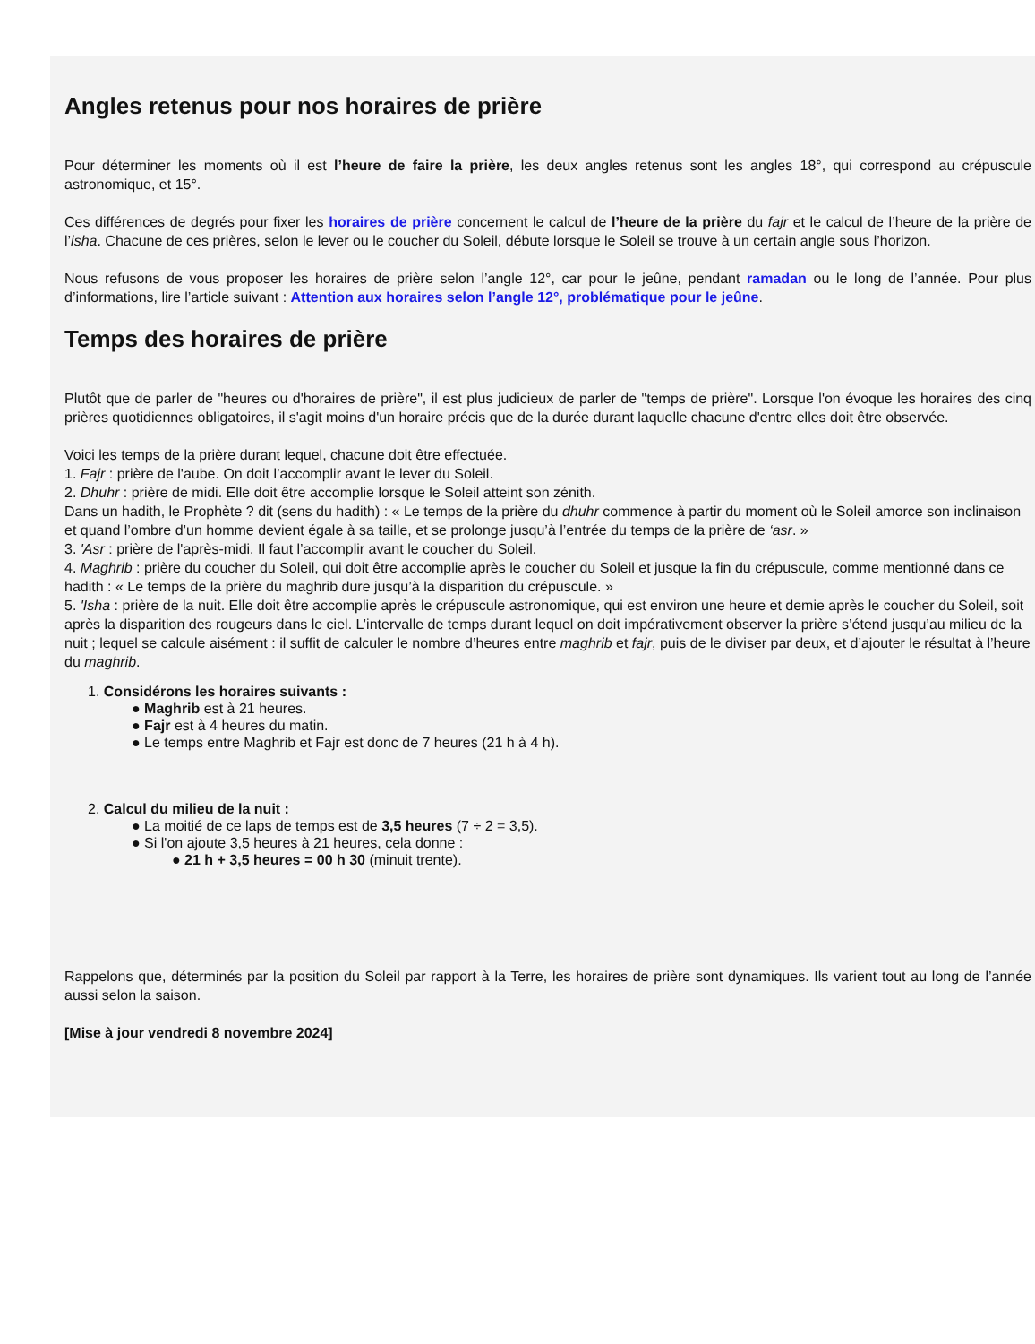Angles retenus pour nos horaires de prière
Pour déterminer les moments où il est l’heure de faire la prière, les deux angles retenus sont les angles 18°, qui correspond au crépuscule astronomique, et 15°.
Ces différences de degrés pour fixer les horaires de prière concernent le calcul de l’heure de la prière du fajr et le calcul de l’heure de la prière de l’isha. Chacune de ces prières, selon le lever ou le coucher du Soleil, débute lorsque le Soleil se trouve à un certain angle sous l’horizon.
Nous refusons de vous proposer les horaires de prière selon l’angle 12°, car pour le jeûne, pendant ramadan ou le long de l’année. Pour plus d’informations, lire l’article suivant : Attention aux horaires selon l’angle 12°, problématique pour le jeûne.
Temps des horaires de prière
Plutôt que de parler de "heures ou d'horaires de prière", il est plus judicieux de parler de "temps de prière". Lorsque l'on évoque les horaires des cinq prières quotidiennes obligatoires, il s'agit moins d'un horaire précis que de la durée durant laquelle chacune d'entre elles doit être observée.
Voici les temps de la prière durant lequel, chacune doit être effectuée.
1. Fajr : prière de l'aube. On doit l’accomplir avant le lever du Soleil.
2. Dhuhr : prière de midi. Elle doit être accomplie lorsque le Soleil atteint son zénith.
Dans un hadith, le Prophète ? dit (sens du hadith) : « Le temps de la prière du dhuhr commence à partir du moment où le Soleil amorce son inclinaison et quand l’ombre d’un homme devient égale à sa taille, et se prolonge jusqu’à l’entrée du temps de la prière de ‘asr. »
3. 'Asr : prière de l'après-midi. Il faut l’accomplir avant le coucher du Soleil.
4. Maghrib : prière du coucher du Soleil, qui doit être accomplie après le coucher du Soleil et jusque la fin du crépuscule, comme mentionné dans ce hadith : « Le temps de la prière du maghrib dure jusqu’à la disparition du crépuscule. »
5. 'Isha : prière de la nuit. Elle doit être accomplie après le crépuscule astronomique, qui est environ une heure et demie après le coucher du Soleil, soit après la disparition des rougeurs dans le ciel. L’intervalle de temps durant lequel on doit impérativement observer la prière s’étend jusqu’au milieu de la nuit ; lequel se calcule aisément : il suffit de calculer le nombre d’heures entre maghrib et fajr, puis de le diviser par deux, et d’ajouter le résultat à l’heure du maghrib.
1. Considérons les horaires suivants :
● Maghrib est à 21 heures.
● Fajr est à 4 heures du matin.
● Le temps entre Maghrib et Fajr est donc de 7 heures (21 h à 4 h).
2. Calcul du milieu de la nuit :
● La moitié de ce laps de temps est de 3,5 heures (7 ÷ 2 = 3,5).
● Si l'on ajoute 3,5 heures à 21 heures, cela donne :
● 21 h + 3,5 heures = 00 h 30 (minuit trente).
Rappelons que, déterminés par la position du Soleil par rapport à la Terre, les horaires de prière sont dynamiques. Ils varient tout au long de l’année aussi selon la saison.
[Mise à jour vendredi 8 novembre 2024]